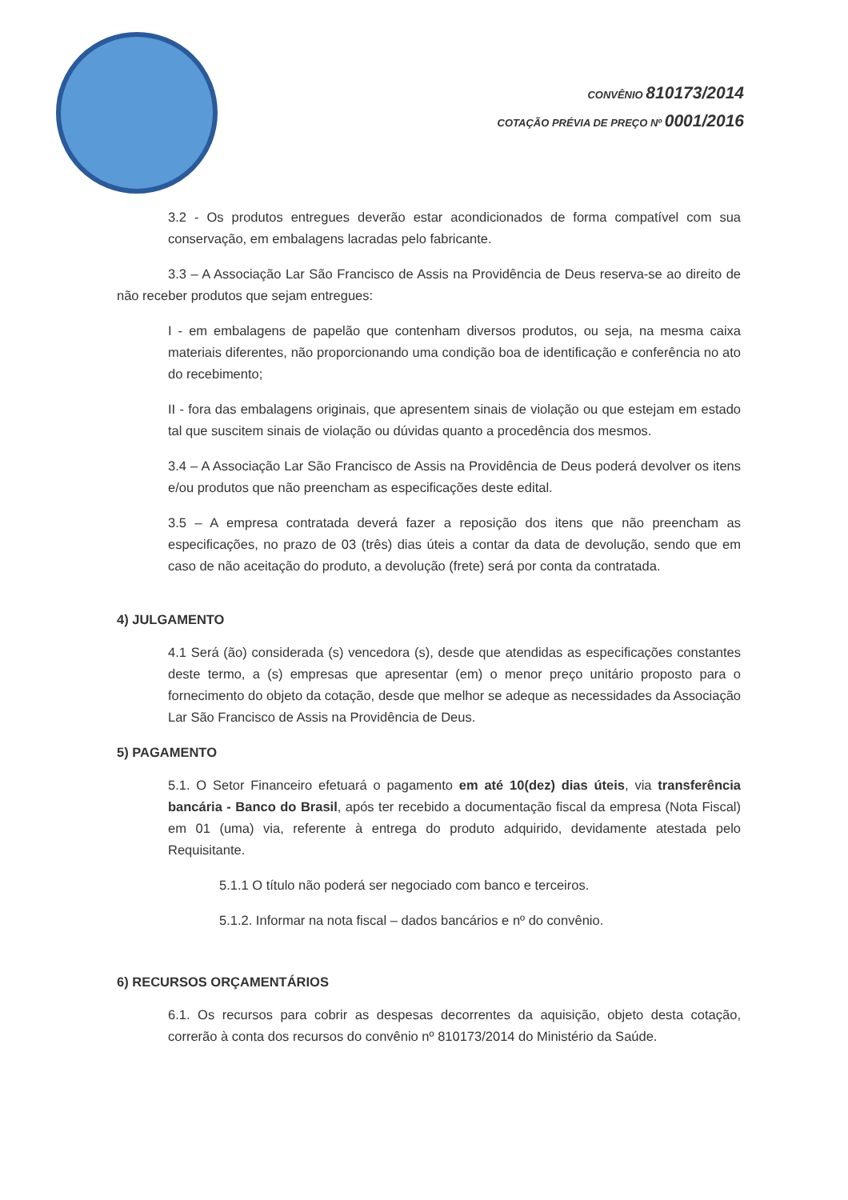CONVÊNIO 810173/2014
COTAÇÃO PRÉVIA DE PREÇO Nº 0001/2016
3.2 - Os produtos entregues deverão estar acondicionados de forma compatível com sua conservação, em embalagens lacradas pelo fabricante.
3.3 – A Associação Lar São Francisco de Assis na Providência de Deus reserva-se ao direito de não receber produtos que sejam entregues:
I - em embalagens de papelão que contenham diversos produtos, ou seja, na mesma caixa materiais diferentes, não proporcionando uma condição boa de identificação e conferência no ato do recebimento;
II - fora das embalagens originais, que apresentem sinais de violação ou que estejam em estado tal que suscitem sinais de violação ou dúvidas quanto a procedência dos mesmos.
3.4 – A Associação Lar São Francisco de Assis na Providência de Deus poderá devolver os itens e/ou produtos que não preencham as especificações deste edital.
3.5 – A empresa contratada deverá fazer a reposição dos itens que não preencham as especificações, no prazo de 03 (três) dias úteis a contar da data de devolução, sendo que em caso de não aceitação do produto, a devolução (frete) será por conta da contratada.
4) JULGAMENTO
4.1 Será (ão) considerada (s) vencedora (s), desde que atendidas as especificações constantes deste termo, a (s) empresas que apresentar (em) o menor preço unitário proposto para o fornecimento do objeto da cotação, desde que melhor se adeque as necessidades da Associação Lar São Francisco de Assis na Providência de Deus.
5) PAGAMENTO
5.1. O Setor Financeiro efetuará o pagamento em até 10(dez) dias úteis, via transferência bancária - Banco do Brasil, após ter recebido a documentação fiscal da empresa (Nota Fiscal) em 01 (uma) via, referente à entrega do produto adquirido, devidamente atestada pelo Requisitante.
5.1.1 O título não poderá ser negociado com banco e terceiros.
5.1.2. Informar na nota fiscal – dados bancários e nº do convênio.
6) RECURSOS ORÇAMENTÁRIOS
6.1. Os recursos para cobrir as despesas decorrentes da aquisição, objeto desta cotação, correrão à conta dos recursos do convênio nº 810173/2014 do Ministério da Saúde.